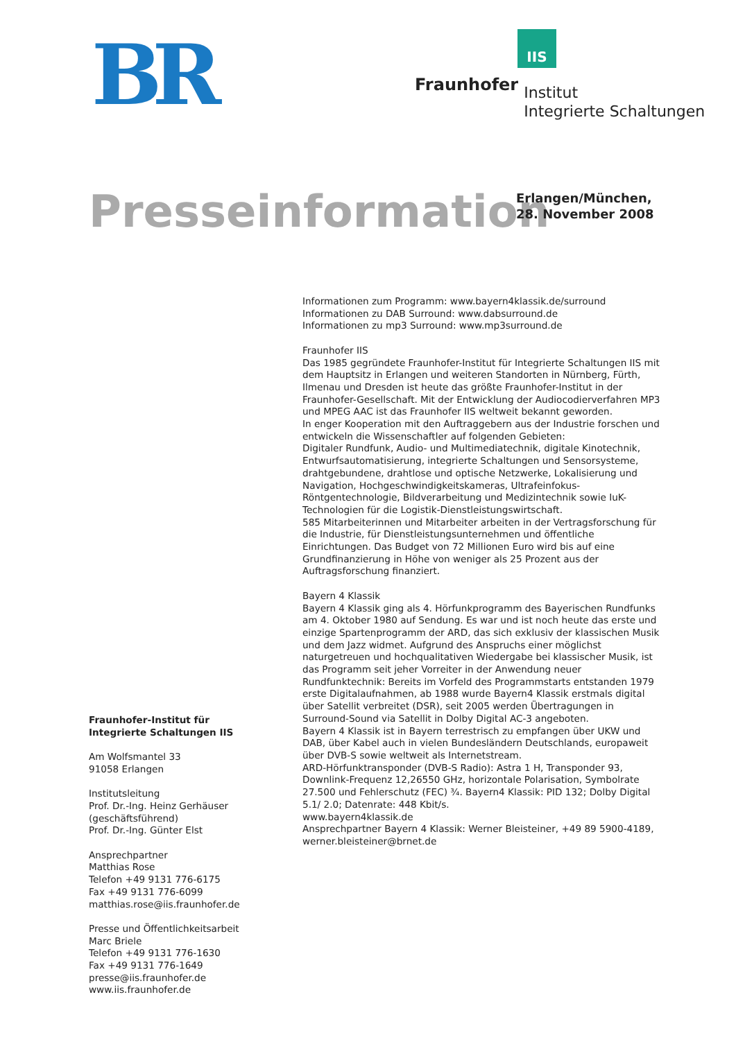BR
IIS
Fraunhofer
Institut
Integrierte Schaltungen
Presseinformation
Erlangen/München,
28. November 2008
Informationen zum Programm: www.bayern4klassik.de/surround
Informationen zu DAB Surround: www.dabsurround.de
Informationen zu mp3 Surround: www.mp3surround.de
Fraunhofer IIS
Das 1985 gegründete Fraunhofer-Institut für Integrierte Schaltungen IIS mit dem Hauptsitz in Erlangen und weiteren Standorten in Nürnberg, Fürth, Ilmenau und Dresden ist heute das größte Fraunhofer-Institut in der Fraunhofer-Gesellschaft. Mit der Entwicklung der Audiocodierverfahren MP3 und MPEG AAC ist das Fraunhofer IIS weltweit bekannt geworden.
In enger Kooperation mit den Auftraggebern aus der Industrie forschen und entwickeln die Wissenschaftler auf folgenden Gebieten:
Digitaler Rundfunk, Audio- und Multimediatechnik, digitale Kinotechnik, Entwurfsautomatisierung, integrierte Schaltungen und Sensorsysteme, drahtgebundene, drahtlose und optische Netzwerke, Lokalisierung und Navigation, Hochgeschwindigkeitskameras, Ultrafeinfokus-Röntgentechnologie, Bildverarbeitung und Medizintechnik sowie IuK-Technologien für die Logistik-Dienstleistungswirtschaft.
585 Mitarbeiterinnen und Mitarbeiter arbeiten in der Vertragsforschung für die Industrie, für Dienstleistungsunternehmen und öffentliche Einrichtungen. Das Budget von 72 Millionen Euro wird bis auf eine Grundfinanzierung in Höhe von weniger als 25 Prozent aus der Auftragsforschung finanziert.
Bayern 4 Klassik
Bayern 4 Klassik ging als 4. Hörfunkprogramm des Bayerischen Rundfunks am 4. Oktober 1980 auf Sendung. Es war und ist noch heute das erste und einzige Spartenprogramm der ARD, das sich exklusiv der klassischen Musik und dem Jazz widmet. Aufgrund des Anspruchs einer möglichst naturgetreuen und hochqualitativen Wiedergabe bei klassischer Musik, ist das Programm seit jeher Vorreiter in der Anwendung neuer Rundfunktechnik: Bereits im Vorfeld des Programmstarts entstanden 1979 erste Digitalaufnahmen, ab 1988 wurde Bayern4 Klassik erstmals digital über Satellit verbreitet (DSR), seit 2005 werden Übertragungen in Surround-Sound via Satellit in Dolby Digital AC-3 angeboten.
Bayern 4 Klassik ist in Bayern terrestrisch zu empfangen über UKW und DAB, über Kabel auch in vielen Bundesländern Deutschlands, europaweit über DVB-S sowie weltweit als Internetstream.
ARD-Hörfunktransponder (DVB-S Radio): Astra 1 H, Transponder 93, Downlink-Frequenz 12,26550 GHz, horizontale Polarisation, Symbolrate 27.500 und Fehlerschutz (FEC) ¾. Bayern4 Klassik: PID 132; Dolby Digital 5.1/ 2.0; Datenrate: 448 Kbit/s.
www.bayern4klassik.de
Ansprechpartner Bayern 4 Klassik: Werner Bleisteiner, +49 89 5900-4189, werner.bleisteiner@brnet.de
Fraunhofer-Institut für
Integrierte Schaltungen IIS
Am Wolfsmantel 33
91058 Erlangen
Institutsleitung
Prof. Dr.-Ing. Heinz Gerhäuser
(geschäftsführend)
Prof. Dr.-Ing. Günter Elst
Ansprechpartner
Matthias Rose
Telefon +49 9131 776-6175
Fax +49 9131 776-6099
matthias.rose@iis.fraunhofer.de
Presse und Öffentlichkeitsarbeit
Marc Briele
Telefon +49 9131 776-1630
Fax +49 9131 776-1649
presse@iis.fraunhofer.de
www.iis.fraunhofer.de